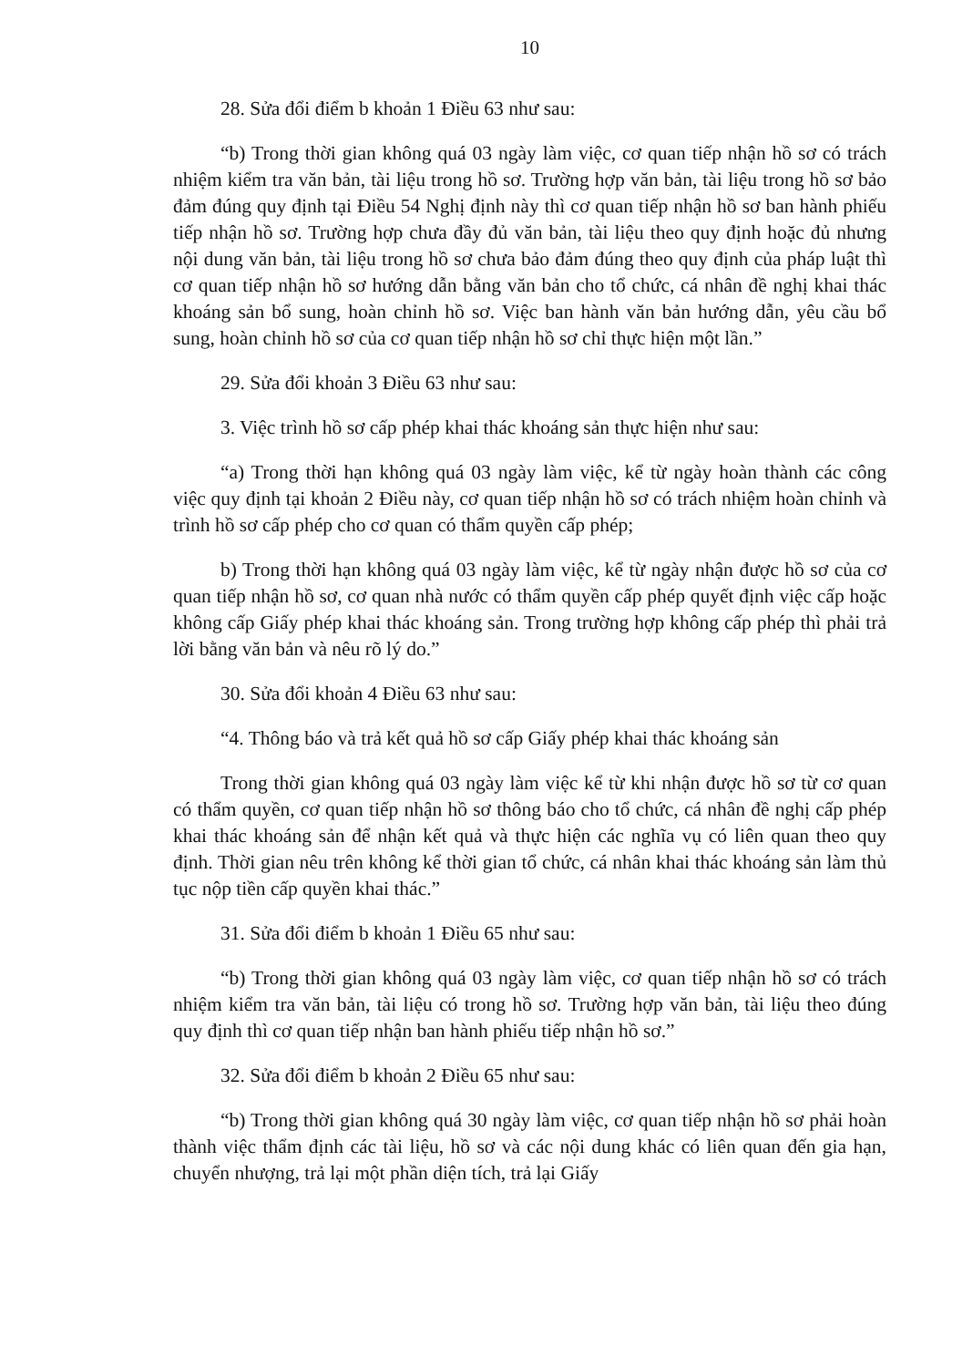10
28. Sửa đổi điểm b khoản 1 Điều 63 như sau:
“b) Trong thời gian không quá 03 ngày làm việc, cơ quan tiếp nhận hồ sơ có trách nhiệm kiểm tra văn bản, tài liệu trong hồ sơ. Trường hợp văn bản, tài liệu trong hồ sơ bảo đảm đúng quy định tại Điều 54 Nghị định này thì cơ quan tiếp nhận hồ sơ ban hành phiếu tiếp nhận hồ sơ. Trường hợp chưa đầy đủ văn bản, tài liệu theo quy định hoặc đủ nhưng nội dung văn bản, tài liệu trong hồ sơ chưa bảo đảm đúng theo quy định của pháp luật thì cơ quan tiếp nhận hồ sơ hướng dẫn bằng văn bản cho tổ chức, cá nhân đề nghị khai thác khoáng sản bổ sung, hoàn chỉnh hồ sơ. Việc ban hành văn bản hướng dẫn, yêu cầu bổ sung, hoàn chỉnh hồ sơ của cơ quan tiếp nhận hồ sơ chỉ thực hiện một lần.”
29. Sửa đổi khoản 3 Điều 63 như sau:
3. Việc trình hồ sơ cấp phép khai thác khoáng sản thực hiện như sau:
“a) Trong thời hạn không quá 03 ngày làm việc, kể từ ngày hoàn thành các công việc quy định tại khoản 2 Điều này, cơ quan tiếp nhận hồ sơ có trách nhiệm hoàn chỉnh và trình hồ sơ cấp phép cho cơ quan có thẩm quyền cấp phép;
b) Trong thời hạn không quá 03 ngày làm việc, kể từ ngày nhận được hồ sơ của cơ quan tiếp nhận hồ sơ, cơ quan nhà nước có thẩm quyền cấp phép quyết định việc cấp hoặc không cấp Giấy phép khai thác khoáng sản. Trong trường hợp không cấp phép thì phải trả lời bằng văn bản và nêu rõ lý do.”
30. Sửa đổi khoản 4 Điều 63 như sau:
“4. Thông báo và trả kết quả hồ sơ cấp Giấy phép khai thác khoáng sản
Trong thời gian không quá 03 ngày làm việc kể từ khi nhận được hồ sơ từ cơ quan có thẩm quyền, cơ quan tiếp nhận hồ sơ thông báo cho tổ chức, cá nhân đề nghị cấp phép khai thác khoáng sản để nhận kết quả và thực hiện các nghĩa vụ có liên quan theo quy định. Thời gian nêu trên không kể thời gian tổ chức, cá nhân khai thác khoáng sản làm thủ tục nộp tiền cấp quyền khai thác.”
31. Sửa đổi điểm b khoản 1 Điều 65 như sau:
“b) Trong thời gian không quá 03 ngày làm việc, cơ quan tiếp nhận hồ sơ có trách nhiệm kiểm tra văn bản, tài liệu có trong hồ sơ. Trường hợp văn bản, tài liệu theo đúng quy định thì cơ quan tiếp nhận ban hành phiếu tiếp nhận hồ sơ.”
32. Sửa đổi điểm b khoản 2 Điều 65 như sau:
“b) Trong thời gian không quá 30 ngày làm việc, cơ quan tiếp nhận hồ sơ phải hoàn thành việc thẩm định các tài liệu, hồ sơ và các nội dung khác có liên quan đến gia hạn, chuyển nhượng, trả lại một phần diện tích, trả lại Giấy